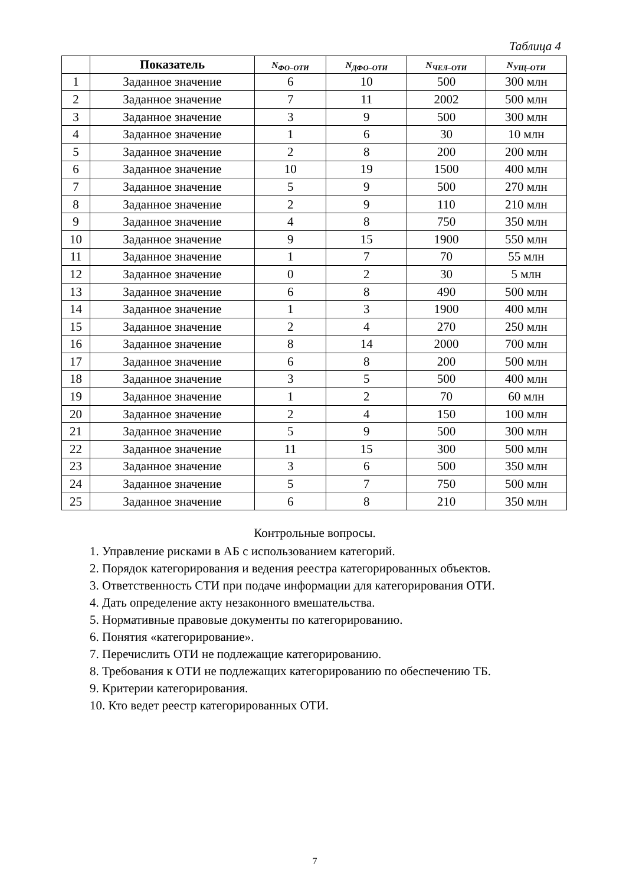Таблица 4
| | Показатель | N<sub>ФО–ОТИ</sub> | N<sub>ДФО–ОТИ</sub> | N<sub>ЧЕЛ–ОТИ</sub> | N<sub>УЩ–ОТИ</sub> |
| --- | --- | --- | --- | --- | --- |
| 1 | Заданное значение | 6 | 10 | 500 | 300 млн |
| 2 | Заданное значение | 7 | 11 | 2002 | 500 млн |
| 3 | Заданное значение | 3 | 9 | 500 | 300 млн |
| 4 | Заданное значение | 1 | 6 | 30 | 10 млн |
| 5 | Заданное значение | 2 | 8 | 200 | 200 млн |
| 6 | Заданное значение | 10 | 19 | 1500 | 400 млн |
| 7 | Заданное значение | 5 | 9 | 500 | 270 млн |
| 8 | Заданное значение | 2 | 9 | 110 | 210 млн |
| 9 | Заданное значение | 4 | 8 | 750 | 350 млн |
| 10 | Заданное значение | 9 | 15 | 1900 | 550 млн |
| 11 | Заданное значение | 1 | 7 | 70 | 55 млн |
| 12 | Заданное значение | 0 | 2 | 30 | 5 млн |
| 13 | Заданное значение | 6 | 8 | 490 | 500 млн |
| 14 | Заданное значение | 1 | 3 | 1900 | 400 млн |
| 15 | Заданное значение | 2 | 4 | 270 | 250 млн |
| 16 | Заданное значение | 8 | 14 | 2000 | 700 млн |
| 17 | Заданное значение | 6 | 8 | 200 | 500 млн |
| 18 | Заданное значение | 3 | 5 | 500 | 400 млн |
| 19 | Заданное значение | 1 | 2 | 70 | 60 млн |
| 20 | Заданное значение | 2 | 4 | 150 | 100 млн |
| 21 | Заданное значение | 5 | 9 | 500 | 300 млн |
| 22 | Заданное значение | 11 | 15 | 300 | 500 млн |
| 23 | Заданное значение | 3 | 6 | 500 | 350 млн |
| 24 | Заданное значение | 5 | 7 | 750 | 500 млн |
| 25 | Заданное значение | 6 | 8 | 210 | 350 млн |
Контрольные вопросы.
1. Управление рисками в АБ с использованием категорий.
2. Порядок категорирования и ведения реестра категорированных объектов.
3. Ответственность СТИ при подаче информации для категорирования ОТИ.
4. Дать определение акту незаконного вмешательства.
5. Нормативные правовые документы по категорированию.
6. Понятия «категорирование».
7. Перечислить ОТИ не подлежащие категорированию.
8. Требования к ОТИ не подлежащих категорированию по обеспечению ТБ.
9. Критерии категорирования.
10. Кто ведет реестр категорированных ОТИ.
7